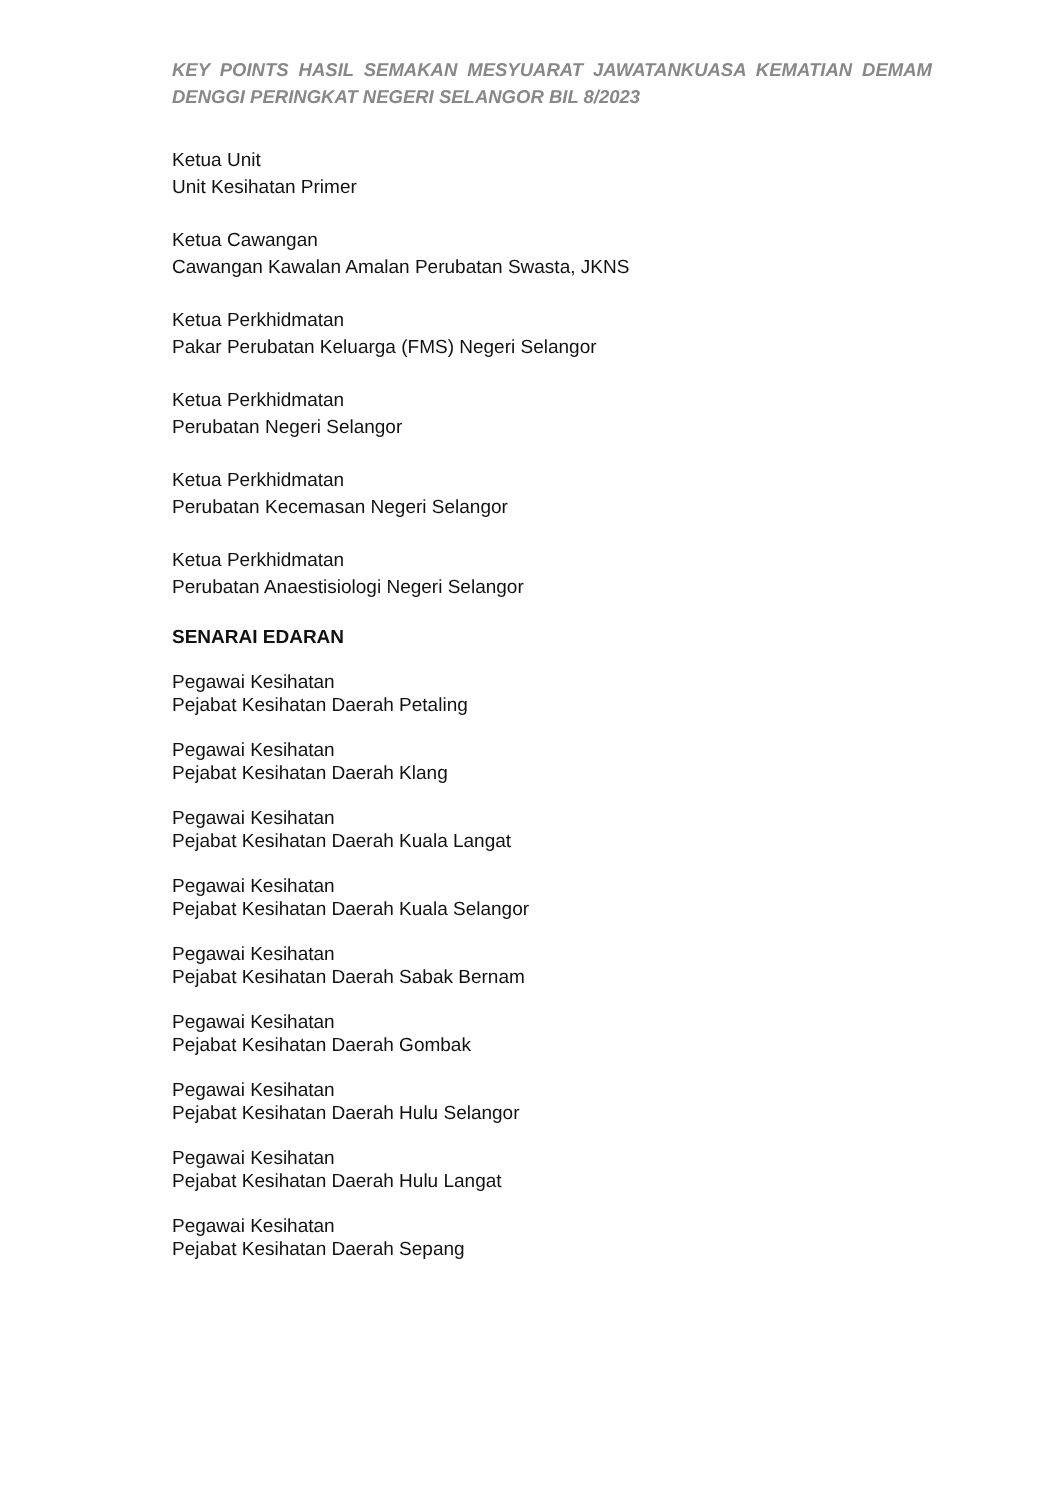KEY POINTS HASIL SEMAKAN MESYUARAT JAWATANKUASA KEMATIAN DEMAM DENGGI PERINGKAT NEGERI SELANGOR BIL 8/2023
Ketua Unit
Unit Kesihatan Primer
Ketua Cawangan
Cawangan Kawalan Amalan Perubatan Swasta, JKNS
Ketua Perkhidmatan
Pakar Perubatan Keluarga (FMS) Negeri Selangor
Ketua Perkhidmatan
Perubatan Negeri Selangor
Ketua Perkhidmatan
Perubatan Kecemasan Negeri Selangor
Ketua Perkhidmatan
Perubatan Anaestisiologi Negeri Selangor
SENARAI EDARAN
Pegawai Kesihatan
Pejabat Kesihatan Daerah Petaling
Pegawai Kesihatan
Pejabat Kesihatan Daerah Klang
Pegawai Kesihatan
Pejabat Kesihatan Daerah Kuala Langat
Pegawai Kesihatan
Pejabat Kesihatan Daerah Kuala Selangor
Pegawai Kesihatan
Pejabat Kesihatan Daerah Sabak Bernam
Pegawai Kesihatan
Pejabat Kesihatan Daerah Gombak
Pegawai Kesihatan
Pejabat Kesihatan Daerah Hulu Selangor
Pegawai Kesihatan
Pejabat Kesihatan Daerah Hulu Langat
Pegawai Kesihatan
Pejabat Kesihatan Daerah Sepang